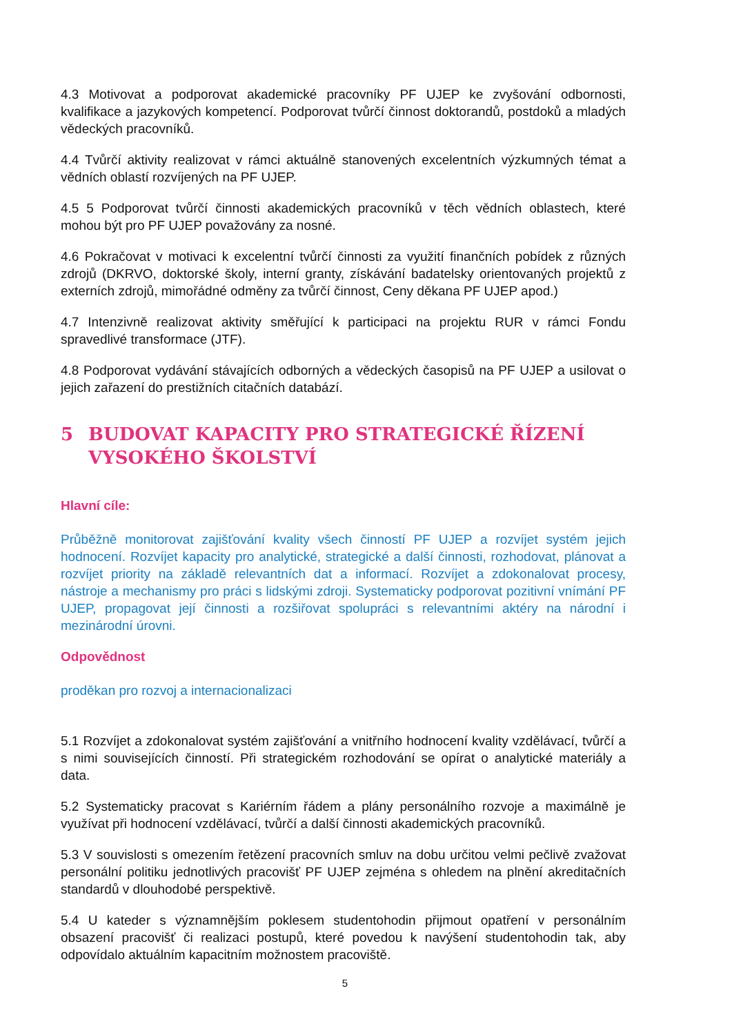4.3 Motivovat a podporovat akademické pracovníky PF UJEP ke zvyšování odbornosti, kvalifikace a jazykových kompetencí. Podporovat tvůrčí činnost doktorandů, postdoků a mladých vědeckých pracovníků.
4.4 Tvůrčí aktivity realizovat v rámci aktuálně stanovených excelentních výzkumných témat a vědních oblastí rozvíjených na PF UJEP.
4.5 5 Podporovat tvůrčí činnosti akademických pracovníků v těch vědních oblastech, které mohou být pro PF UJEP považovány za nosné.
4.6 Pokračovat v motivaci k excelentní tvůrčí činnosti za využití finančních pobídek z různých zdrojů (DKRVO, doktorské školy, interní granty, získávání badatelsky orientovaných projektů z externích zdrojů, mimořádné odměny za tvůrčí činnost, Ceny děkana PF UJEP apod.)
4.7 Intenzivně realizovat aktivity směřující k participaci na projektu RUR v rámci Fondu spravedlivé transformace (JTF).
4.8 Podporovat vydávání stávajících odborných a vědeckých časopisů na PF UJEP a usilovat o jejich zařazení do prestižních citačních databází.
5 BUDOVAT KAPACITY PRO STRATEGICKÉ ŘÍZENÍ VYSOKÉHO ŠKOLSTVÍ
Hlavní cíle:
Průběžně monitorovat zajišťování kvality všech činností PF UJEP a rozvíjet systém jejich hodnocení. Rozvíjet kapacity pro analytické, strategické a další činnosti, rozhodovat, plánovat a rozvíjet priority na základě relevantních dat a informací. Rozvíjet a zdokonalovat procesy, nástroje a mechanismy pro práci s lidskými zdroji. Systematicky podporovat pozitivní vnímání PF UJEP, propagovat její činnosti a rozšiřovat spolupráci s relevantními aktéry na národní i mezinárodní úrovni.
Odpovědnost
proděkan pro rozvoj a internacionalizaci
5.1 Rozvíjet a zdokonalovat systém zajišťování a vnitřního hodnocení kvality vzdělávací, tvůrčí a s nimi souvisejících činností. Při strategickém rozhodování se opírat o analytické materiály a data.
5.2 Systematicky pracovat s Kariérním řádem a plány personálního rozvoje a maximálně je využívat při hodnocení vzdělávací, tvůrčí a další činnosti akademických pracovníků.
5.3 V souvislosti s omezením řetězení pracovních smluv na dobu určitou velmi pečlivě zvažovat personální politiku jednotlivých pracovišť PF UJEP zejména s ohledem na plnění akreditačních standardů v dlouhodobé perspektivě.
5.4 U kateder s významnějším poklesem studentohodin přijmout opatření v personálním obsazení pracovišť či realizaci postupů, které povedou k navýšení studentohodin tak, aby odpovídalo aktuálním kapacitním možnostem pracoviště.
5